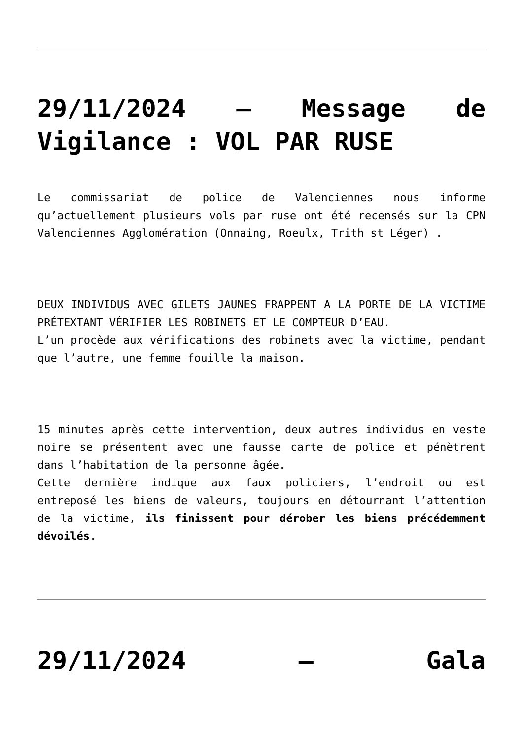29/11/2024 – Message de Vigilance : VOL PAR RUSE
Le commissariat de police de Valenciennes nous informe qu’actuellement plusieurs vols par ruse ont été recensés sur la CPN Valenciennes Agglomération (Onnaing, Roeulx, Trith st Léger) .
DEUX INDIVIDUS AVEC GILETS JAUNES FRAPPENT A LA PORTE DE LA VICTIME PRÉTEXTANT VÉRIFIER LES ROBINETS ET LE COMPTEUR D’EAU.
L’un procède aux vérifications des robinets avec la victime, pendant que l’autre, une femme fouille la maison.
15 minutes après cette intervention, deux autres individus en veste noire se présentent avec une fausse carte de police et pénètrent dans l’habitation de la personne âgée.
Cette dernière indique aux faux policiers, l’endroit ou est entreposé les biens de valeurs, toujours en détournant l’attention de la victime, ils finissent pour dérober les biens précédemment dévoilés.
29/11/2024 – Gala